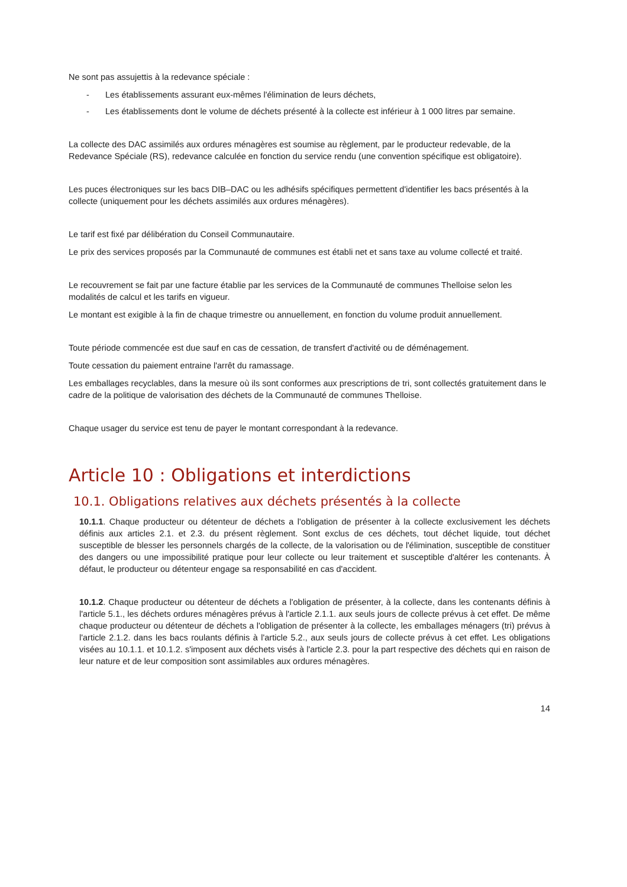Ne sont pas assujettis à la redevance spéciale :
- Les établissements assurant eux-mêmes l'élimination de leurs déchets,
- Les établissements dont le volume de déchets présenté à la collecte est inférieur à 1 000 litres par semaine.
La collecte des DAC assimilés aux ordures ménagères est soumise au règlement, par le producteur redevable, de la Redevance Spéciale (RS), redevance calculée en fonction du service rendu (une convention spécifique est obligatoire).
Les puces électroniques sur les bacs DIB–DAC ou les adhésifs spécifiques permettent d'identifier les bacs présentés à la collecte (uniquement pour les déchets assimilés aux ordures ménagères).
Le tarif est fixé par délibération du Conseil Communautaire.
Le prix des services proposés par la Communauté de communes est établi net et sans taxe au volume collecté et traité.
Le recouvrement se fait par une facture établie par les services de la Communauté de communes Thelloise selon les modalités de calcul et les tarifs en vigueur.
Le montant est exigible à la fin de chaque trimestre ou annuellement, en fonction du volume produit annuellement.
Toute période commencée est due sauf en cas de cessation, de transfert d'activité ou de déménagement.
Toute cessation du paiement entraine l'arrêt du ramassage.
Les emballages recyclables, dans la mesure où ils sont conformes aux prescriptions de tri, sont collectés gratuitement dans le cadre de la politique de valorisation des déchets de la Communauté de communes Thelloise.
Chaque usager du service est tenu de payer le montant correspondant à la redevance.
Article 10 : Obligations et interdictions
10.1. Obligations relatives aux déchets présentés à la collecte
10.1.1. Chaque producteur ou détenteur de déchets a l'obligation de présenter à la collecte exclusivement les déchets définis aux articles 2.1. et 2.3. du présent règlement. Sont exclus de ces déchets, tout déchet liquide, tout déchet susceptible de blesser les personnels chargés de la collecte, de la valorisation ou de l'élimination, susceptible de constituer des dangers ou une impossibilité pratique pour leur collecte ou leur traitement et susceptible d'altérer les contenants. À défaut, le producteur ou détenteur engage sa responsabilité en cas d'accident.
10.1.2. Chaque producteur ou détenteur de déchets a l'obligation de présenter, à la collecte, dans les contenants définis à l'article 5.1., les déchets ordures ménagères prévus à l'article 2.1.1. aux seuls jours de collecte prévus à cet effet. De même chaque producteur ou détenteur de déchets a l'obligation de présenter à la collecte, les emballages ménagers (tri) prévus à l'article 2.1.2. dans les bacs roulants définis à l'article 5.2., aux seuls jours de collecte prévus à cet effet. Les obligations visées au 10.1.1. et 10.1.2. s'imposent aux déchets visés à l'article 2.3. pour la part respective des déchets qui en raison de leur nature et de leur composition sont assimilables aux ordures ménagères.
14